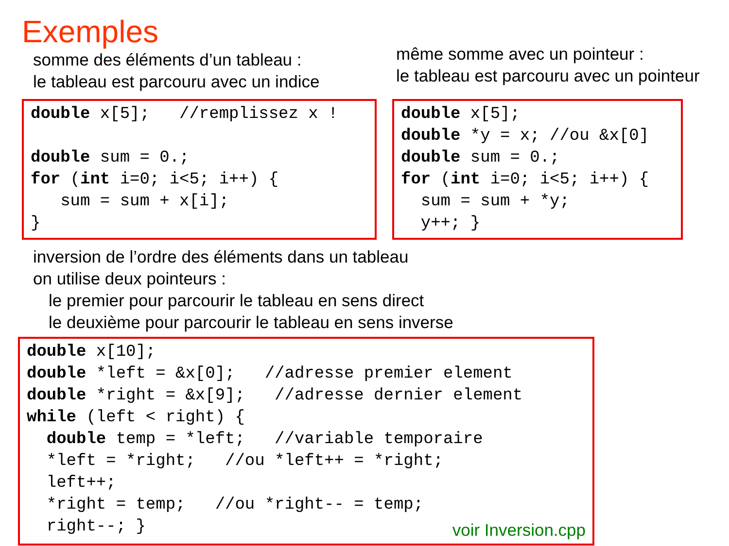Exemples
somme des éléments d’un tableau :
le tableau est parcouru avec un indice
même somme avec un pointeur :
le tableau est parcouru avec un pointeur
double x[5];   //remplissez x !

double sum = 0.;
for (int i=0; i<5; i++) {
   sum = sum + x[i];
}
double x[5];
double *y = x; //ou &x[0]
double sum = 0.;
for (int i=0; i<5; i++) {
  sum = sum + *y;
  y++; }
inversion de l’ordre des éléments dans un tableau
on utilise deux pointeurs :
le premier pour parcourir le tableau en sens direct
le deuxième pour parcourir le tableau en sens inverse
double x[10];
double *left = &x[0];   //adresse premier element
double *right = &x[9];   //adresse dernier element
while (left < right) {
  double temp = *left;   //variable temporaire
  *left = *right;   //ou *left++ = *right;
  left++;
  *right = temp;   //ou *right-- = temp;
  right--; }
voir Inversion.cpp